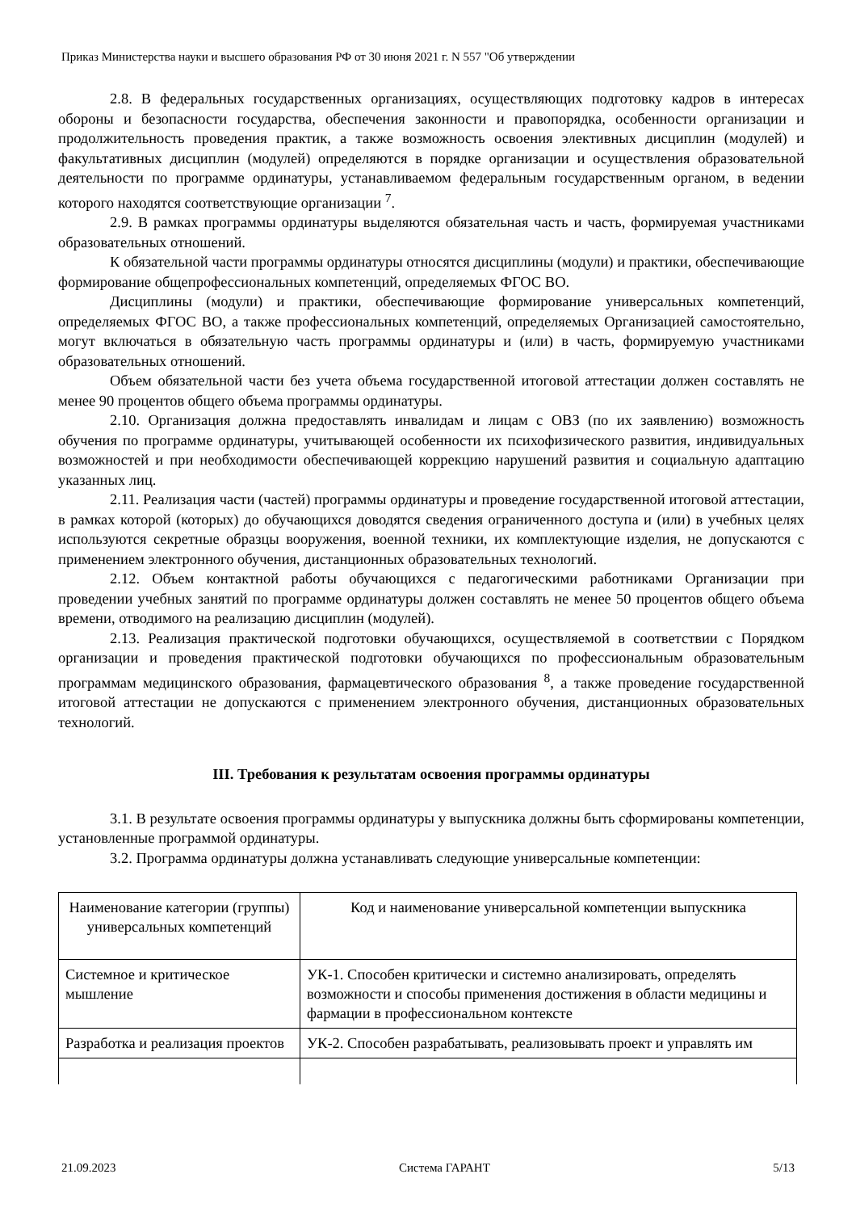Приказ Министерства науки и высшего образования РФ от 30 июня 2021 г. N 557 "Об утверждении
2.8. В федеральных государственных организациях, осуществляющих подготовку кадров в интересах обороны и безопасности государства, обеспечения законности и правопорядка, особенности организации и продолжительность проведения практик, а также возможность освоения элективных дисциплин (модулей) и факультативных дисциплин (модулей) определяются в порядке организации и осуществления образовательной деятельности по программе ординатуры, устанавливаемом федеральным государственным органом, в ведении которого находятся соответствующие организации <sup>7</sup>.
2.9. В рамках программы ординатуры выделяются обязательная часть и часть, формируемая участниками образовательных отношений.
К обязательной части программы ординатуры относятся дисциплины (модули) и практики, обеспечивающие формирование общепрофессиональных компетенций, определяемых ФГОС ВО.
Дисциплины (модули) и практики, обеспечивающие формирование универсальных компетенций, определяемых ФГОС ВО, а также профессиональных компетенций, определяемых Организацией самостоятельно, могут включаться в обязательную часть программы ординатуры и (или) в часть, формируемую участниками образовательных отношений.
Объем обязательной части без учета объема государственной итоговой аттестации должен составлять не менее 90 процентов общего объема программы ординатуры.
2.10. Организация должна предоставлять инвалидам и лицам с ОВЗ (по их заявлению) возможность обучения по программе ординатуры, учитывающей особенности их психофизического развития, индивидуальных возможностей и при необходимости обеспечивающей коррекцию нарушений развития и социальную адаптацию указанных лиц.
2.11. Реализация части (частей) программы ординатуры и проведение государственной итоговой аттестации, в рамках которой (которых) до обучающихся доводятся сведения ограниченного доступа и (или) в учебных целях используются секретные образцы вооружения, военной техники, их комплектующие изделия, не допускаются с применением электронного обучения, дистанционных образовательных технологий.
2.12. Объем контактной работы обучающихся с педагогическими работниками Организации при проведении учебных занятий по программе ординатуры должен составлять не менее 50 процентов общего объема времени, отводимого на реализацию дисциплин (модулей).
2.13. Реализация практической подготовки обучающихся, осуществляемой в соответствии с Порядком организации и проведения практической подготовки обучающихся по профессиональным образовательным программам медицинского образования, фармацевтического образования <sup>8</sup>, а также проведение государственной итоговой аттестации не допускаются с применением электронного обучения, дистанционных образовательных технологий.
III. Требования к результатам освоения программы ординатуры
3.1. В результате освоения программы ординатуры у выпускника должны быть сформированы компетенции, установленные программой ординатуры.
3.2. Программа ординатуры должна устанавливать следующие универсальные компетенции:
| Наименование категории (группы) универсальных компетенций | Код и наименование универсальной компетенции выпускника |
| Системное и критическое мышление | УК-1. Способен критически и системно анализировать, определять возможности и способы применения достижения в области медицины и фармации в профессиональном контексте |
| Разработка и реализация проектов | УК-2. Способен разрабатывать, реализовывать проект и управлять им |
21.09.2023 Система ГАРАНТ 5/13